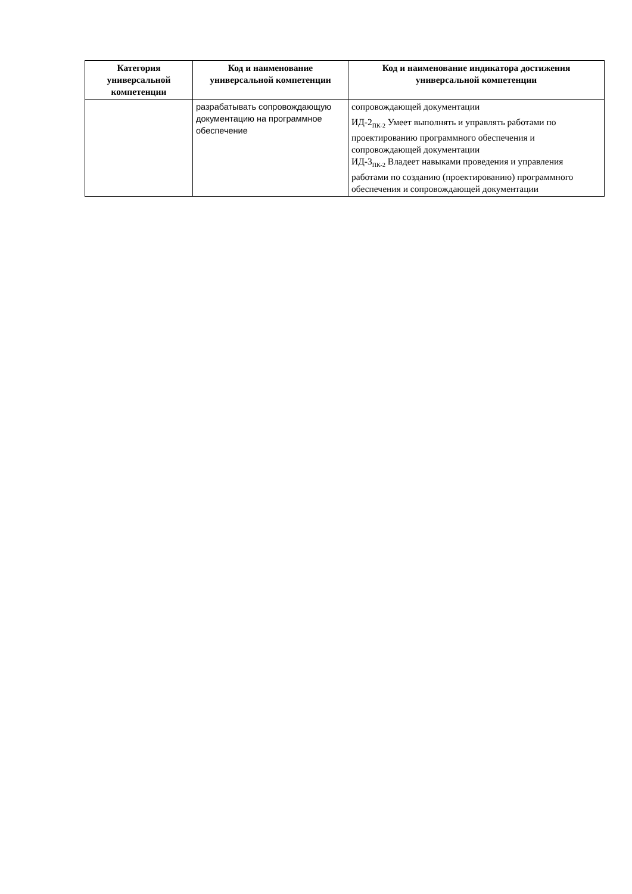| Категория универсальной компетенции | Код и наименование универсальной компетенции | Код и наименование индикатора достижения универсальной компетенции |
| --- | --- | --- |
| | разрабатывать сопровождающую документацию на программное обеспечение | сопровождающей документации ИД-2<sub>ПК-2</sub> Умеет выполнять и управлять работами по проектированию программного обеспечения и сопровождающей документации ИД-3<sub>ПК-2</sub> Владеет навыками проведения и управления работами по созданию (проектированию) программного обеспечения и сопровождающей документации |